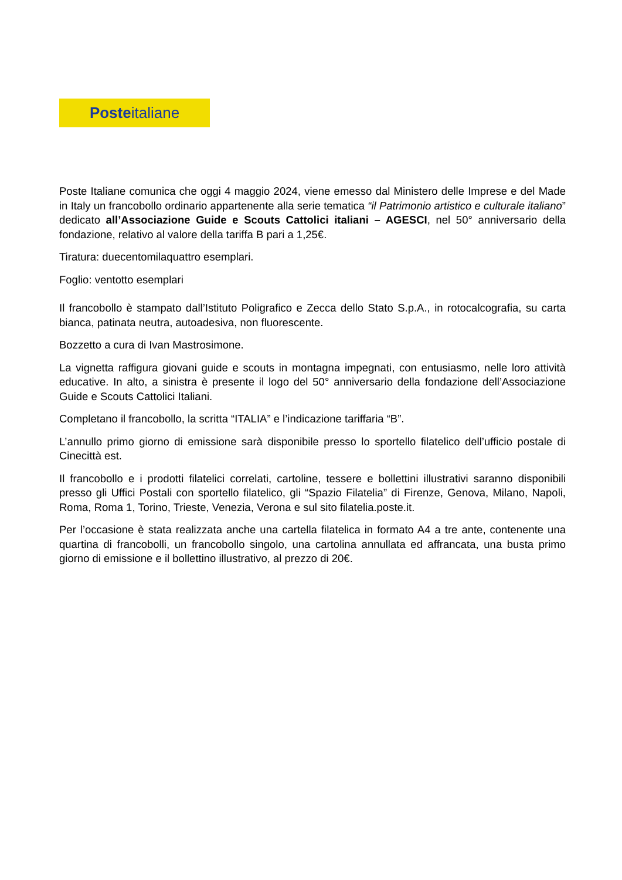Poste italiane
Poste Italiane comunica che oggi 4 maggio 2024, viene emesso dal Ministero delle Imprese e del Made in Italy un francobollo ordinario appartenente alla serie tematica “il Patrimonio artistico e culturale italiano” dedicato all’Associazione Guide e Scouts Cattolici italiani – AGESCI, nel 50° anniversario della fondazione, relativo al valore della tariffa B pari a 1,25€.
Tiratura: duecentomilaquattro esemplari.
Foglio: ventotto esemplari
Il francobollo è stampato dall’Istituto Poligrafico e Zecca dello Stato S.p.A., in rotocalcografia, su carta bianca, patinata neutra, autoadesiva, non fluorescente.
Bozzetto a cura di Ivan Mastrosimone.
La vignetta raffigura giovani guide e scouts in montagna impegnati, con entusiasmo, nelle loro attività educative. In alto, a sinistra è presente il logo del 50° anniversario della fondazione dell’Associazione Guide e Scouts Cattolici Italiani.
Completano il francobollo, la scritta “ITALIA” e l’indicazione tariffaria “B”.
L’annullo primo giorno di emissione sarà disponibile presso lo sportello filatelico dell’ufficio postale di Cinecittà est.
Il francobollo e i prodotti filatelici correlati, cartoline, tessere e bollettini illustrativi saranno disponibili presso gli Uffici Postali con sportello filatelico, gli “Spazio Filatelia” di Firenze, Genova, Milano, Napoli, Roma, Roma 1, Torino, Trieste, Venezia, Verona e sul sito filatelia.poste.it.
Per l’occasione è stata realizzata anche una cartella filatelica in formato A4 a tre ante, contenente una quartina di francobolli, un francobollo singolo, una cartolina annullata ed affrancata, una busta primo giorno di emissione e il bollettino illustrativo, al prezzo di 20€.